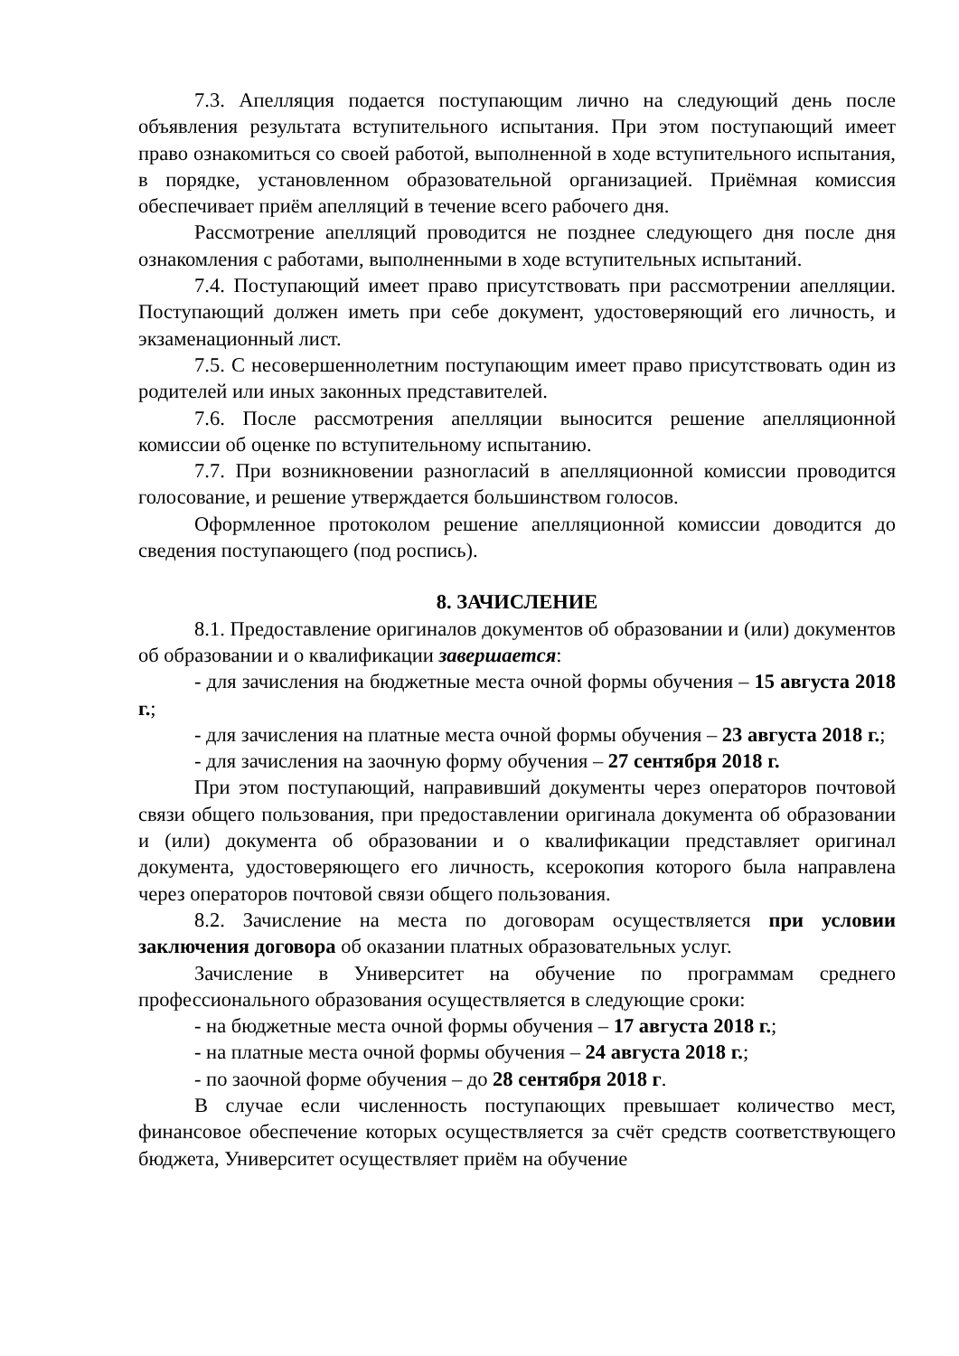7.3. Апелляция подается поступающим лично на следующий день после объявления результата вступительного испытания. При этом поступающий имеет право ознакомиться со своей работой, выполненной в ходе вступительного испытания, в порядке, установленном образовательной организацией. Приёмная комиссия обеспечивает приём апелляций в течение всего рабочего дня.
Рассмотрение апелляций проводится не позднее следующего дня после дня ознакомления с работами, выполненными в ходе вступительных испытаний.
7.4. Поступающий имеет право присутствовать при рассмотрении апелляции. Поступающий должен иметь при себе документ, удостоверяющий его личность, и экзаменационный лист.
7.5. С несовершеннолетним поступающим имеет право присутствовать один из родителей или иных законных представителей.
7.6. После рассмотрения апелляции выносится решение апелляционной комиссии об оценке по вступительному испытанию.
7.7. При возникновении разногласий в апелляционной комиссии проводится голосование, и решение утверждается большинством голосов.
Оформленное протоколом решение апелляционной комиссии доводится до сведения поступающего (под роспись).
8. ЗАЧИСЛЕНИЕ
8.1. Предоставление оригиналов документов об образовании и (или) документов об образовании и о квалификации завершается:
- для зачисления на бюджетные места очной формы обучения – 15 августа 2018 г.;
- для зачисления на платные места очной формы обучения – 23 августа 2018 г.;
- для зачисления на заочную форму обучения – 27 сентября 2018 г.
При этом поступающий, направивший документы через операторов почтовой связи общего пользования, при предоставлении оригинала документа об образовании и (или) документа об образовании и о квалификации представляет оригинал документа, удостоверяющего его личность, ксерокопия которого была направлена через операторов почтовой связи общего пользования.
8.2. Зачисление на места по договорам осуществляется при условии заключения договора об оказании платных образовательных услуг.
Зачисление в Университет на обучение по программам среднего профессионального образования осуществляется в следующие сроки:
- на бюджетные места очной формы обучения – 17 августа 2018 г.;
- на платные места очной формы обучения – 24 августа 2018 г.;
- по заочной форме обучения – до 28 сентября 2018 г.
В случае если численность поступающих превышает количество мест, финансовое обеспечение которых осуществляется за счёт средств соответствующего бюджета, Университет осуществляет приём на обучение